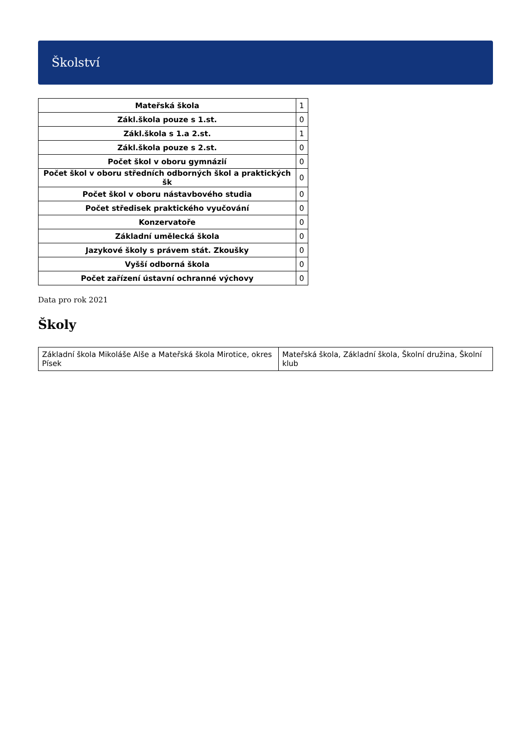Školství
| Mateřská škola | 1 |
| Zákl.škola pouze s 1.st. | 0 |
| Zákl.škola s 1.a 2.st. | 1 |
| Zákl.škola pouze s 2.st. | 0 |
| Počet škol v oboru gymnázií | 0 |
| Počet škol v oboru středních odborných škol a praktických šk | 0 |
| Počet škol v oboru nástavbového studia | 0 |
| Počet středisek praktického vyučování | 0 |
| Konzervatoře | 0 |
| Základní umělecká škola | 0 |
| Jazykové školy s právem stát. Zkoušky | 0 |
| Vyšší odborná škola | 0 |
| Počet zařízení ústavní ochranné výchovy | 0 |
Data pro rok 2021
Školy
| Základní škola Mikoláše Alše a Mateřská škola Mirotice, okres Písek | Mateřská škola, Základní škola, Školní družina, Školní klub |